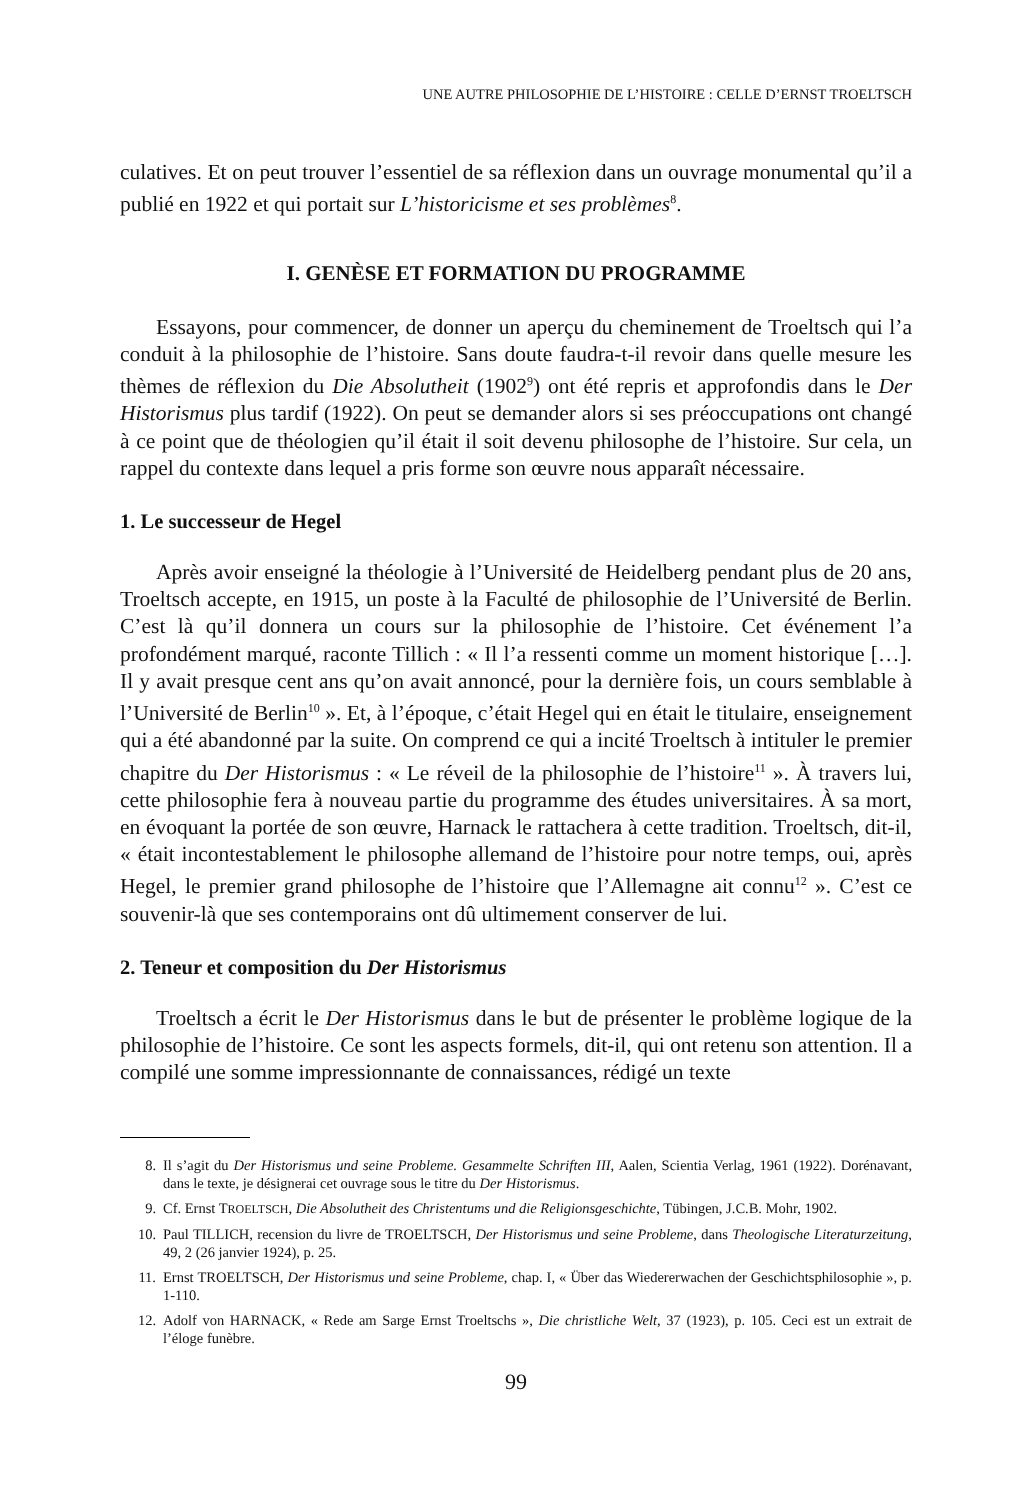UNE AUTRE PHILOSOPHIE DE L’HISTOIRE : CELLE D’ERNST TROELTSCH
culatives. Et on peut trouver l’essentiel de sa réflexion dans un ouvrage monumental qu’il a publié en 1922 et qui portait sur L’historicisme et ses problèmes<sup>8</sup>.
I. GENÈSE ET FORMATION DU PROGRAMME
Essayons, pour commencer, de donner un aperçu du cheminement de Troeltsch qui l’a conduit à la philosophie de l’histoire. Sans doute faudra-t-il revoir dans quelle mesure les thèmes de réflexion du Die Absolutheit (1902<sup>9</sup>) ont été repris et approfondis dans le Der Historismus plus tardif (1922). On peut se demander alors si ses préoccupations ont changé à ce point que de théologien qu’il était il soit devenu philosophe de l’histoire. Sur cela, un rappel du contexte dans lequel a pris forme son œuvre nous apparaît nécessaire.
1. Le successeur de Hegel
Après avoir enseigné la théologie à l’Université de Heidelberg pendant plus de 20 ans, Troeltsch accepte, en 1915, un poste à la Faculté de philosophie de l’Université de Berlin. C’est là qu’il donnera un cours sur la philosophie de l’histoire. Cet événement l’a profondément marqué, raconte Tillich : « Il l’a ressenti comme un moment historique […]. Il y avait presque cent ans qu’on avait annoncé, pour la dernière fois, un cours semblable à l’Université de Berlin<sup>10</sup> ». Et, à l’époque, c’était Hegel qui en était le titulaire, enseignement qui a été abandonné par la suite. On comprend ce qui a incité Troeltsch à intituler le premier chapitre du Der Historismus : « Le réveil de la philosophie de l’histoire<sup>11</sup> ». À travers lui, cette philosophie fera à nouveau partie du programme des études universitaires. À sa mort, en évoquant la portée de son œuvre, Harnack le rattachera à cette tradition. Troeltsch, dit-il, « était incontestablement le philosophe allemand de l’histoire pour notre temps, oui, après Hegel, le premier grand philosophe de l’histoire que l’Allemagne ait connu<sup>12</sup> ». C’est ce souvenir-là que ses contemporains ont dû ultimement conserver de lui.
2. Teneur et composition du Der Historismus
Troeltsch a écrit le Der Historismus dans le but de présenter le problème logique de la philosophie de l’histoire. Ce sont les aspects formels, dit-il, qui ont retenu son attention. Il a compilé une somme impressionnante de connaissances, rédigé un texte
8. Il s’agit du Der Historismus und seine Probleme. Gesammelte Schriften III, Aalen, Scientia Verlag, 1961 (1922). Dorénavant, dans le texte, je désignerai cet ouvrage sous le titre du Der Historismus.
9. Cf. Ernst TROELTSCH, Die Absolutheit des Christentums und die Religionsgeschichte, Tübingen, J.C.B. Mohr, 1902.
10. Paul TILLICH, recension du livre de TROELTSCH, Der Historismus und seine Probleme, dans Theologische Literaturzeitung, 49, 2 (26 janvier 1924), p. 25.
11. Ernst TROELTSCH, Der Historismus und seine Probleme, chap. I, « Über das Wiedererwachen der Geschichtsphilosophie », p. 1-110.
12. Adolf von HARNACK, « Rede am Sarge Ernst Troeltschs », Die christliche Welt, 37 (1923), p. 105. Ceci est un extrait de l’éloge funèbre.
99